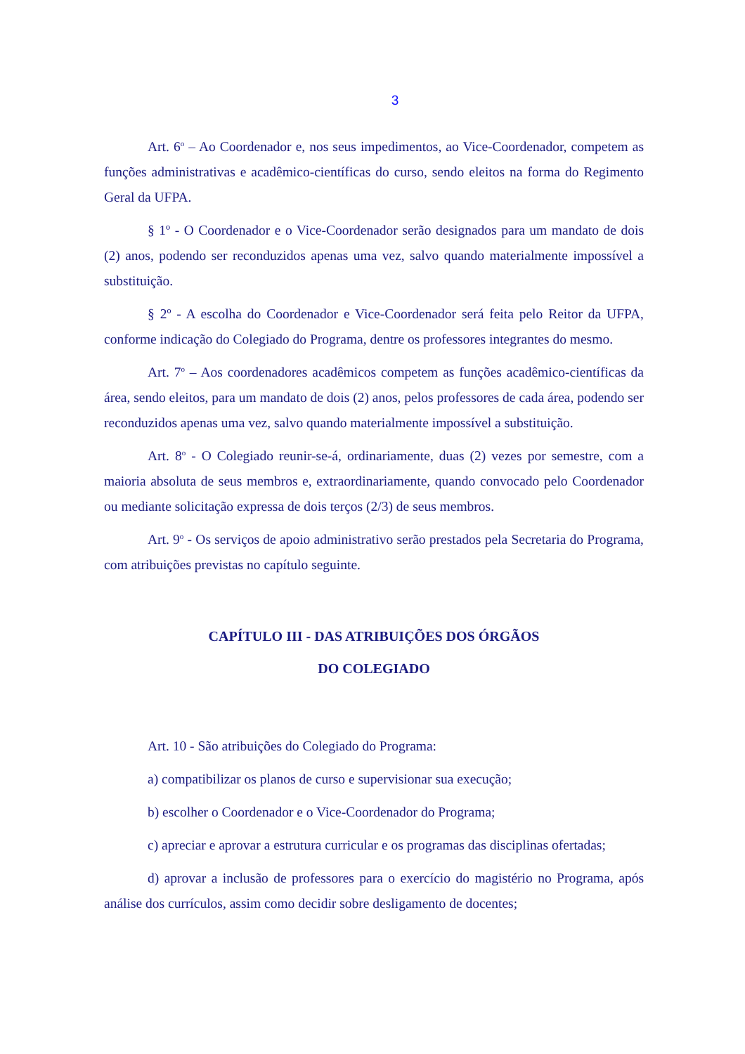3
Art. 6<sup>o</sup> – Ao Coordenador e, nos seus impedimentos, ao Vice-Coordenador, competem as funções administrativas e acadêmico-científicas do curso, sendo eleitos na forma do Regimento Geral da UFPA.
§ 1º - O Coordenador e o Vice-Coordenador serão designados para um mandato de dois (2) anos, podendo ser reconduzidos apenas uma vez, salvo quando materialmente impossível a substituição.
§ 2º - A escolha do Coordenador e Vice-Coordenador será feita pelo Reitor da UFPA, conforme indicação do Colegiado do Programa, dentre os professores integrantes do mesmo.
Art. 7<sup>o</sup> – Aos coordenadores acadêmicos competem as funções acadêmico-científicas da área, sendo eleitos, para um mandato de dois (2) anos, pelos professores de cada área, podendo ser reconduzidos apenas uma vez, salvo quando materialmente impossível a substituição.
Art. 8<sup>o</sup> - O Colegiado reunir-se-á, ordinariamente, duas (2) vezes por semestre, com a maioria absoluta de seus membros e, extraordinariamente, quando convocado pelo Coordenador ou mediante solicitação expressa de dois terços (2/3) de seus membros.
Art. 9<sup>o</sup> - Os serviços de apoio administrativo serão prestados pela Secretaria do Programa, com atribuições previstas no capítulo seguinte.
CAPÍTULO III - DAS ATRIBUIÇÕES DOS ÓRGÃOS
DO COLEGIADO
Art. 10 - São atribuições do Colegiado do Programa:
a) compatibilizar os planos de curso e supervisionar sua execução;
b) escolher o Coordenador e o Vice-Coordenador do Programa;
c) apreciar e aprovar a estrutura curricular e os programas das disciplinas ofertadas;
d) aprovar a inclusão de professores para o exercício do magistério no Programa, após análise dos currículos, assim como decidir sobre desligamento de docentes;